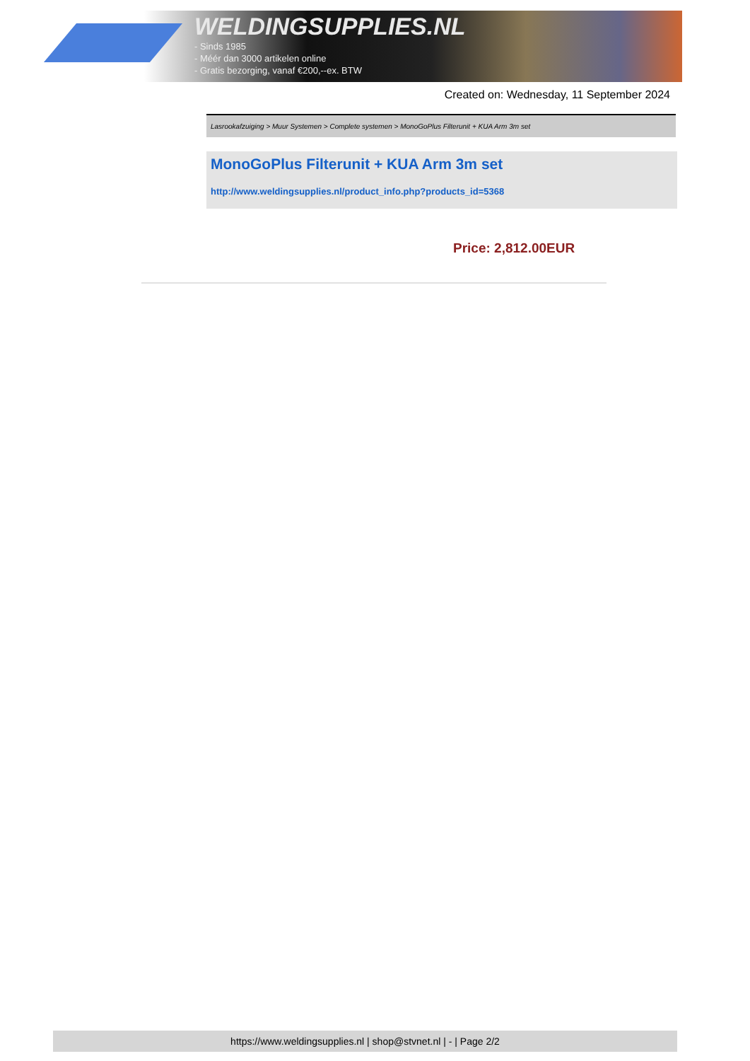WELDINGSUPPLIES.NL
- Sinds 1985
- Méér dan 3000 artikelen online
- Gratis bezorging, vanaf €200,--ex. BTW
Created on: Wednesday, 11 September 2024
Lasrookafzuiging > Muur Systemen > Complete systemen > MonoGoPlus Filterunit + KUA Arm 3m set
MonoGoPlus Filterunit + KUA Arm 3m set
http://www.weldingsupplies.nl/product_info.php?products_id=5368
Price: 2,812.00EUR
https://www.weldingsupplies.nl | shop@stvnet.nl | - | Page 2/2